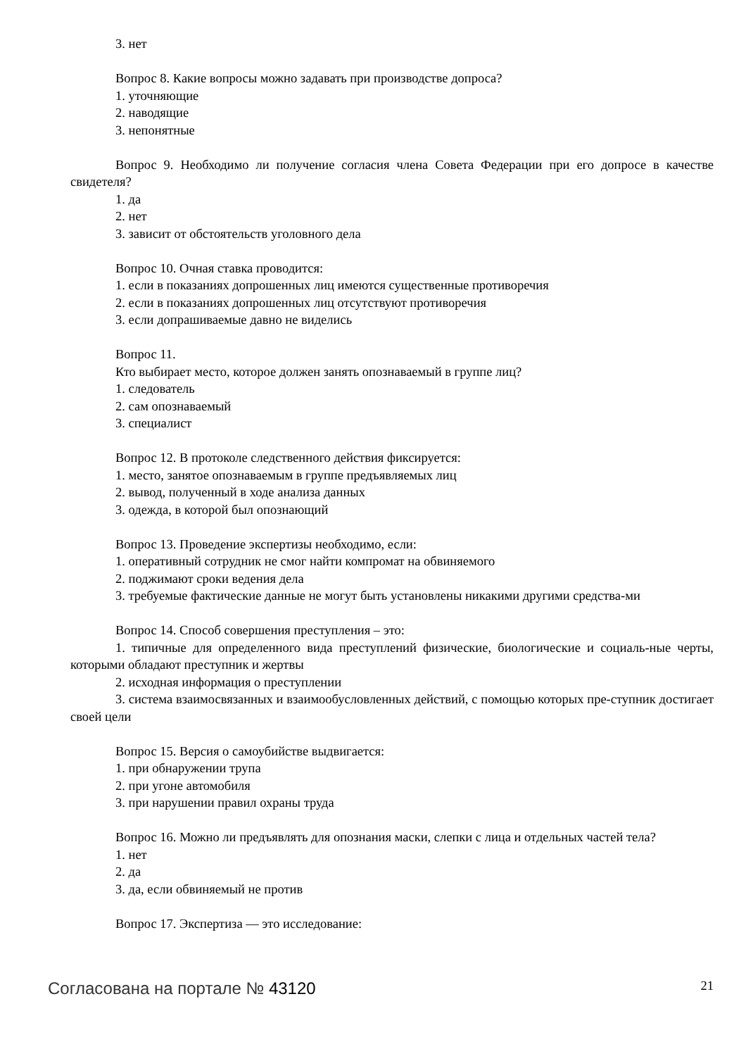3. нет
Вопрос 8. Какие вопросы можно задавать при производстве допроса?
1. уточняющие
2. наводящие
3. непонятные
Вопрос 9. Необходимо ли получение согласия члена Совета Федерации при его допросе в качестве свидетеля?
1. да
2. нет
3. зависит от обстоятельств уголовного дела
Вопрос 10. Очная ставка проводится:
1. если в показаниях допрошенных лиц имеются существенные противоречия
2. если в показаниях допрошенных лиц отсутствуют противоречия
3. если допрашиваемые давно не виделись
Вопрос 11.
Кто выбирает место, которое должен занять опознаваемый в группе лиц?
1. следователь
2. сам опознаваемый
3. специалист
Вопрос 12. В протоколе следственного действия фиксируется:
1. место, занятое опознаваемым в группе предъявляемых лиц
2. вывод, полученный в ходе анализа данных
3. одежда, в которой был опознающий
Вопрос 13. Проведение экспертизы необходимо, если:
1. оперативный сотрудник не смог найти компромат на обвиняемого
2. поджимают сроки ведения дела
3. требуемые фактические данные не могут быть установлены никакими другими средства-ми
Вопрос 14. Способ совершения преступления – это:
1. типичные для определенного вида преступлений физические, биологические и социаль-ные черты, которыми обладают преступник и жертвы
2. исходная информация о преступлении
3. система взаимосвязанных и взаимообусловленных действий, с помощью которых пре-ступник достигает своей цели
Вопрос 15. Версия о самоубийстве выдвигается:
1. при обнаружении трупа
2. при угоне автомобиля
3. при нарушении правил охраны труда
Вопрос 16. Можно ли предъявлять для опознания маски, слепки с лица и отдельных частей тела?
1. нет
2. да
3. да, если обвиняемый не против
Вопрос 17. Экспертиза — это исследование:
Согласована на портале № 43120
21